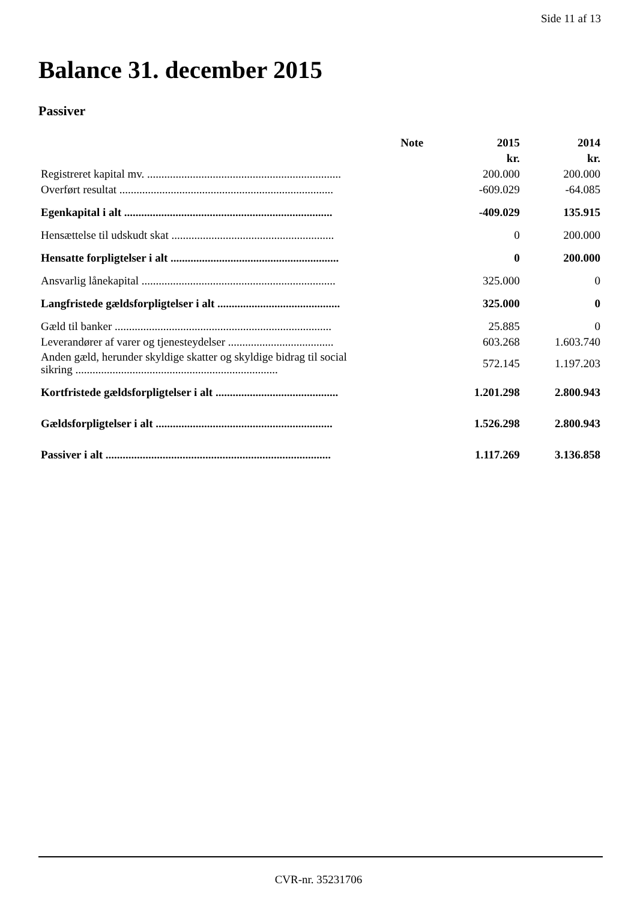Side 11 af 13
Balance 31. december 2015
Passiver
| | Note | 2015 | 2014 |
| --- | --- | --- | --- |
| | | kr. | kr. |
| Registreret kapital mv. .................................................................... | | 200.000 | 200.000 |
| Overført resultat ........................................................................... | | -609.029 | -64.085 |
| Egenkapital i alt ......................................................................... | | -409.029 | 135.915 |
| Hensættelse til udskudt skat ......................................................... | | 0 | 200.000 |
| Hensatte forpligtelser i alt ........................................................... | | 0 | 200.000 |
| Ansvarlig lånekapital .................................................................... | | 325.000 | 0 |
| Langfristede gældsforpligtelser i alt ........................................... | | 325.000 | 0 |
| Gæld til banker ............................................................................ | | 25.885 | 0 |
| Leverandører af varer og tjenesteydelser ..................................... | | 603.268 | 1.603.740 |
| Anden gæld, herunder skyldige skatter og skyldige bidrag til social sikring ....................................................................... | | 572.145 | 1.197.203 |
| Kortfristede gældsforpligtelser i alt ........................................... | | 1.201.298 | 2.800.943 |
| Gældsforpligtelser i alt .............................................................. | | 1.526.298 | 2.800.943 |
| Passiver i alt ............................................................................... | | 1.117.269 | 3.136.858 |
CVR-nr. 35231706